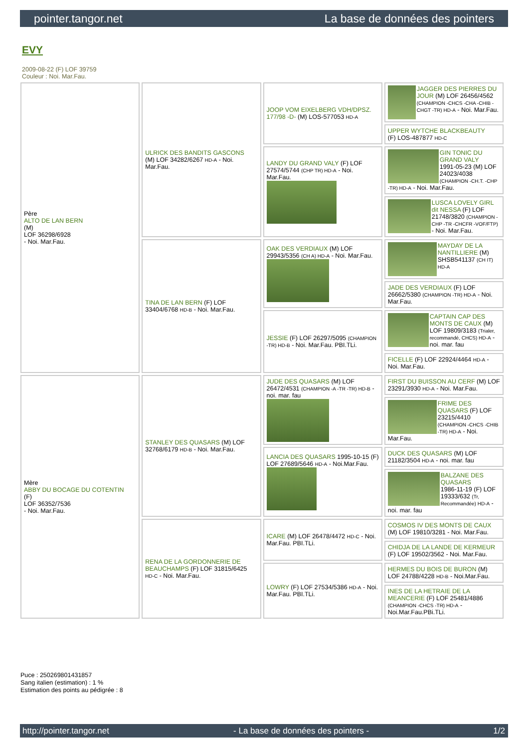pointer.tangor.net La base de données des pointers
EVY
2009-08-22 (F) LOF 39759
Couleur : Noi. Mar.Fau.
| Père ALTO DE LAN BERN (M) LOF 36298/6928 - Noi. Mar.Fau. | ULRICK DES BANDITS GASCONS (M) LOF 34282/6267 HD-A - Noi. Mar.Fau. | JOOP VOM EIXELBERG VDH/DPSZ. 177/98 -D- (M) LOS-577053 HD-A | JAGGER DES PIERRES DU JOUR (M) LOF 26456/4562 (CHAMPION -CHCS -CHA -CHIB -CHGT -TR) HD-A - Noi. Mar.Fau. |
| | | | UPPER WYTCHE BLACKBEAUTY (F) LOS-487877 HD-C |
| | | LANDY DU GRAND VALY (F) LOF 27574/5744 (CHP TR) HD-A - Noi. Mar.Fau. | GIN TONIC DU GRAND VALY 1991-05-23 (M) LOF 24023/4038 (CHAMPION -CH.T. -CHP -TR) HD-A - Noi. Mar.Fau. |
| | | | LUSCA LOVELY GIRL dit NESSA (F) LOF 21748/3820 (CHAMPION -CHP -TR -CHCFR -VOF/FTP) - Noi. Mar.Fau. |
| | TINA DE LAN BERN (F) LOF 33404/6768 HD-B - Noi. Mar.Fau. | OAK DES VERDIAUX (M) LOF 29943/5356 (CH A) HD-A - Noi. Mar.Fau. | MAYDAY DE LA NANTILLIERE (M) SHSB541137 (CH IT) HD-A |
| | | | JADE DES VERDIAUX (F) LOF 26662/5380 (CHAMPION -TR) HD-A - Noi. Mar.Fau. |
| | | JESSIE (F) LOF 26297/5095 (CHAMPION -TR) HD-B - Noi. Mar.Fau. PBI.TLi. | CAPTAIN CAP DES MONTS DE CAUX (M) LOF 19809/3183 (Trialer, recommandé, CHCS) HD-A - noi. mar. fau |
| | | | FICELLE (F) LOF 22924/4464 HD-A - Noi. Mar.Fau. |
| Mère ABBY DU BOCAGE DU COTENTIN (F) LOF 36352/7536 - Noi. Mar.Fau. | STANLEY DES QUASARS (M) LOF 32768/6179 HD-B - Noi. Mar.Fau. | JUDE DES QUASARS (M) LOF 26472/4531 (CHAMPION -A -TR -TR) HD-B - noi. mar. fau | FIRST DU BUISSON AU CERF (M) LOF 23291/3930 HD-A - Noi. Mar.Fau. |
| | | | FRIME DES QUASARS (F) LOF 23215/4410 (CHAMPION -CHCS -CHIB -TR) HD-A - Noi. Mar.Fau. |
| | | LANCIA DES QUASARS 1995-10-15 (F) LOF 27689/5646 HD-A - Noi.Mar.Fau. | DUCK DES QUASARS (M) LOF 21182/3504 HD-A - noi. mar. fau |
| | | | BALZANE DES QUASARS 1986-11-19 (F) LOF 19333/632 (Tr, Recommandée) HD-A - noi. mar. fau |
| | RENA DE LA GORDONNERIE DE BEAUCHAMPS (F) LOF 31815/6425 HD-C - Noi. Mar.Fau. | ICARE (M) LOF 26478/4472 HD-C - Noi. Mar.Fau. PBI.TLi. | COSMOS IV DES MONTS DE CAUX (M) LOF 19810/3281 - Noi. Mar.Fau. |
| | | | CHIDJA DE LA LANDE DE KERMEUR (F) LOF 19502/3562 - Noi. Mar.Fau. |
| | | LOWRY (F) LOF 27534/5386 HD-A - Noi. Mar.Fau. PBI.TLi. | HERMES DU BOIS DE BURON (M) LOF 24788/4228 HD-B - Noi.Mar.Fau. |
| | | | INES DE LA HETRAIE DE LA MEANCERIE (F) LOF 25481/4886 (CHAMPION -CHCS -TR) HD-A - Noi.Mar.Fau.PBi.TLi. |
Puce : 250269801431857
Sang italien (estimation) : 1 %
Estimation des points au pédigrée : 8
http://pointer.tangor.net - La base de données des pointers - 1/2